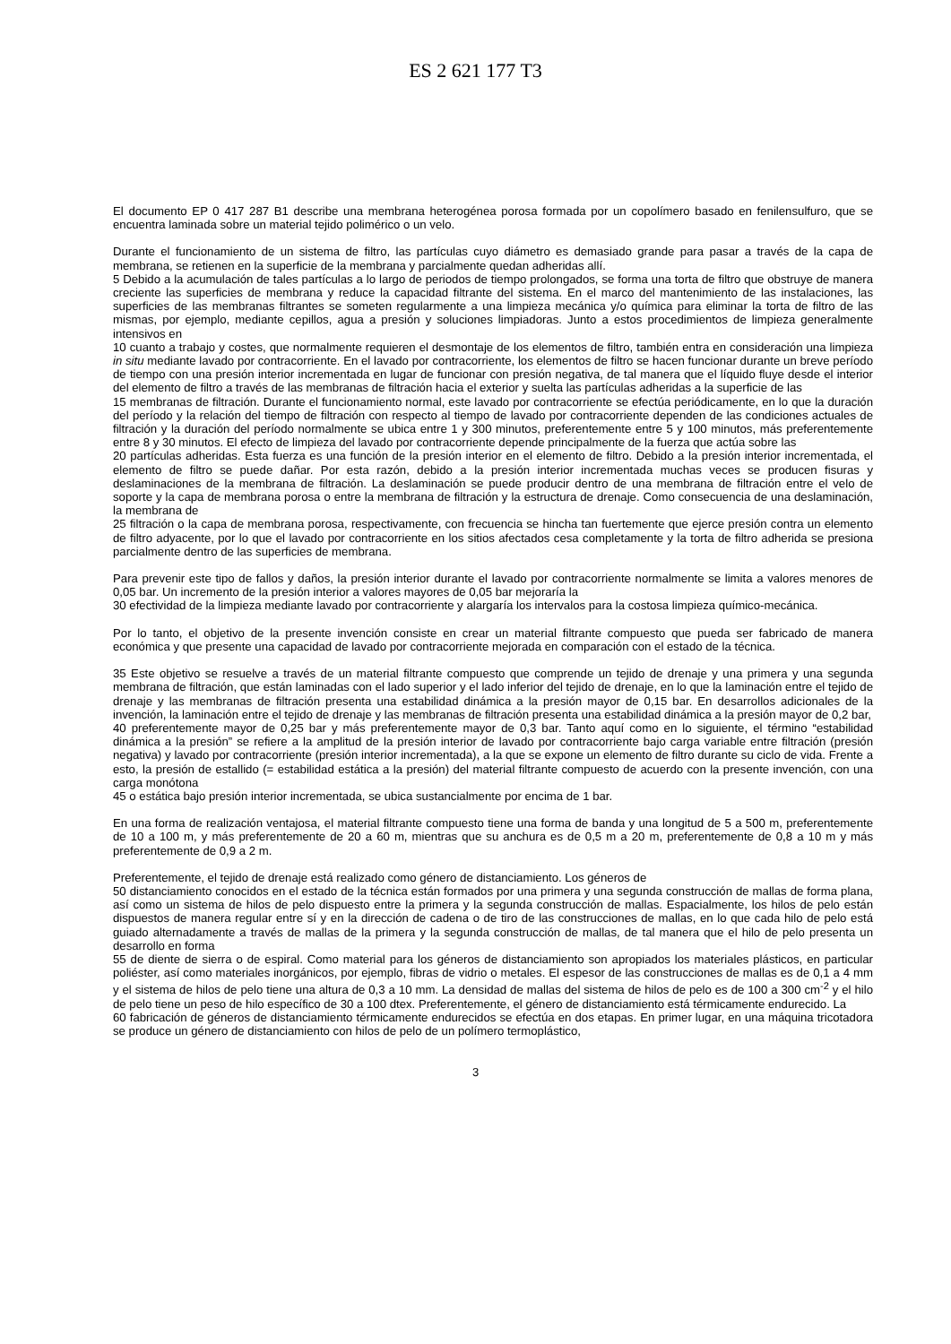ES 2 621 177 T3
El documento EP 0 417 287 B1 describe una membrana heterogénea porosa formada por un copolímero basado en fenilensulfuro, que se encuentra laminada sobre un material tejido polimérico o un velo.
Durante el funcionamiento de un sistema de filtro, las partículas cuyo diámetro es demasiado grande para pasar a través de la capa de membrana, se retienen en la superficie de la membrana y parcialmente quedan adheridas allí.
5 Debido a la acumulación de tales partículas a lo largo de periodos de tiempo prolongados, se forma una torta de filtro que obstruye de manera creciente las superficies de membrana y reduce la capacidad filtrante del sistema. En el marco del mantenimiento de las instalaciones, las superficies de las membranas filtrantes se someten regularmente a una limpieza mecánica y/o química para eliminar la torta de filtro de las mismas, por ejemplo, mediante cepillos, agua a presión y soluciones limpiadoras. Junto a estos procedimientos de limpieza generalmente intensivos en
10 cuanto a trabajo y costes, que normalmente requieren el desmontaje de los elementos de filtro, también entra en consideración una limpieza in situ mediante lavado por contracorriente. En el lavado por contracorriente, los elementos de filtro se hacen funcionar durante un breve período de tiempo con una presión interior incrementada en lugar de funcionar con presión negativa, de tal manera que el líquido fluye desde el interior del elemento de filtro a través de las membranas de filtración hacia el exterior y suelta las partículas adheridas a la superficie de las
15 membranas de filtración. Durante el funcionamiento normal, este lavado por contracorriente se efectúa periódicamente, en lo que la duración del período y la relación del tiempo de filtración con respecto al tiempo de lavado por contracorriente dependen de las condiciones actuales de filtración y la duración del período normalmente se ubica entre 1 y 300 minutos, preferentemente entre 5 y 100 minutos, más preferentemente entre 8 y 30 minutos. El efecto de limpieza del lavado por contracorriente depende principalmente de la fuerza que actúa sobre las
20 partículas adheridas. Esta fuerza es una función de la presión interior en el elemento de filtro. Debido a la presión interior incrementada, el elemento de filtro se puede dañar. Por esta razón, debido a la presión interior incrementada muchas veces se producen fisuras y deslaminaciones de la membrana de filtración. La deslaminación se puede producir dentro de una membrana de filtración entre el velo de soporte y la capa de membrana porosa o entre la membrana de filtración y la estructura de drenaje. Como consecuencia de una deslaminación, la membrana de
25 filtración o la capa de membrana porosa, respectivamente, con frecuencia se hincha tan fuertemente que ejerce presión contra un elemento de filtro adyacente, por lo que el lavado por contracorriente en los sitios afectados cesa completamente y la torta de filtro adherida se presiona parcialmente dentro de las superficies de membrana.
Para prevenir este tipo de fallos y daños, la presión interior durante el lavado por contracorriente normalmente se limita a valores menores de 0,05 bar. Un incremento de la presión interior a valores mayores de 0,05 bar mejoraría la
30 efectividad de la limpieza mediante lavado por contracorriente y alargaría los intervalos para la costosa limpieza químico-mecánica.
Por lo tanto, el objetivo de la presente invención consiste en crear un material filtrante compuesto que pueda ser fabricado de manera económica y que presente una capacidad de lavado por contracorriente mejorada en comparación con el estado de la técnica.
35 Este objetivo se resuelve a través de un material filtrante compuesto que comprende un tejido de drenaje y una primera y una segunda membrana de filtración, que están laminadas con el lado superior y el lado inferior del tejido de drenaje, en lo que la laminación entre el tejido de drenaje y las membranas de filtración presenta una estabilidad dinámica a la presión mayor de 0,15 bar. En desarrollos adicionales de la invención, la laminación entre el tejido de drenaje y las membranas de filtración presenta una estabilidad dinámica a la presión mayor de 0,2 bar,
40 preferentemente mayor de 0,25 bar y más preferentemente mayor de 0,3 bar. Tanto aquí como en lo siguiente, el término “estabilidad dinámica a la presión” se refiere a la amplitud de la presión interior de lavado por contracorriente bajo carga variable entre filtración (presión negativa) y lavado por contracorriente (presión interior incrementada), a la que se expone un elemento de filtro durante su ciclo de vida. Frente a esto, la presión de estallido (= estabilidad estática a la presión) del material filtrante compuesto de acuerdo con la presente invención, con una carga monótona
45 o estática bajo presión interior incrementada, se ubica sustancialmente por encima de 1 bar.
En una forma de realización ventajosa, el material filtrante compuesto tiene una forma de banda y una longitud de 5 a 500 m, preferentemente de 10 a 100 m, y más preferentemente de 20 a 60 m, mientras que su anchura es de 0,5 m a 20 m, preferentemente de 0,8 a 10 m y más preferentemente de 0,9 a 2 m.
Preferentemente, el tejido de drenaje está realizado como género de distanciamiento. Los géneros de
50 distanciamiento conocidos en el estado de la técnica están formados por una primera y una segunda construcción de mallas de forma plana, así como un sistema de hilos de pelo dispuesto entre la primera y la segunda construcción de mallas. Espacialmente, los hilos de pelo están dispuestos de manera regular entre sí y en la dirección de cadena o de tiro de las construcciones de mallas, en lo que cada hilo de pelo está guiado alternadamente a través de mallas de la primera y la segunda construcción de mallas, de tal manera que el hilo de pelo presenta un desarrollo en forma
55 de diente de sierra o de espiral. Como material para los géneros de distanciamiento son apropiados los materiales plásticos, en particular poliéster, así como materiales inorgánicos, por ejemplo, fibras de vidrio o metales. El espesor de las construcciones de mallas es de 0,1 a 4 mm y el sistema de hilos de pelo tiene una altura de 0,3 a 10 mm. La densidad de mallas del sistema de hilos de pelo es de 100 a 300 cm<sup>-2</sup> y el hilo de pelo tiene un peso de hilo específico de 30 a 100 dtex. Preferentemente, el género de distanciamiento está térmicamente endurecido. La
60 fabricación de géneros de distanciamiento térmicamente endurecidos se efectúa en dos etapas. En primer lugar, en una máquina tricotadora se produce un género de distanciamiento con hilos de pelo de un polímero termoplástico,
3